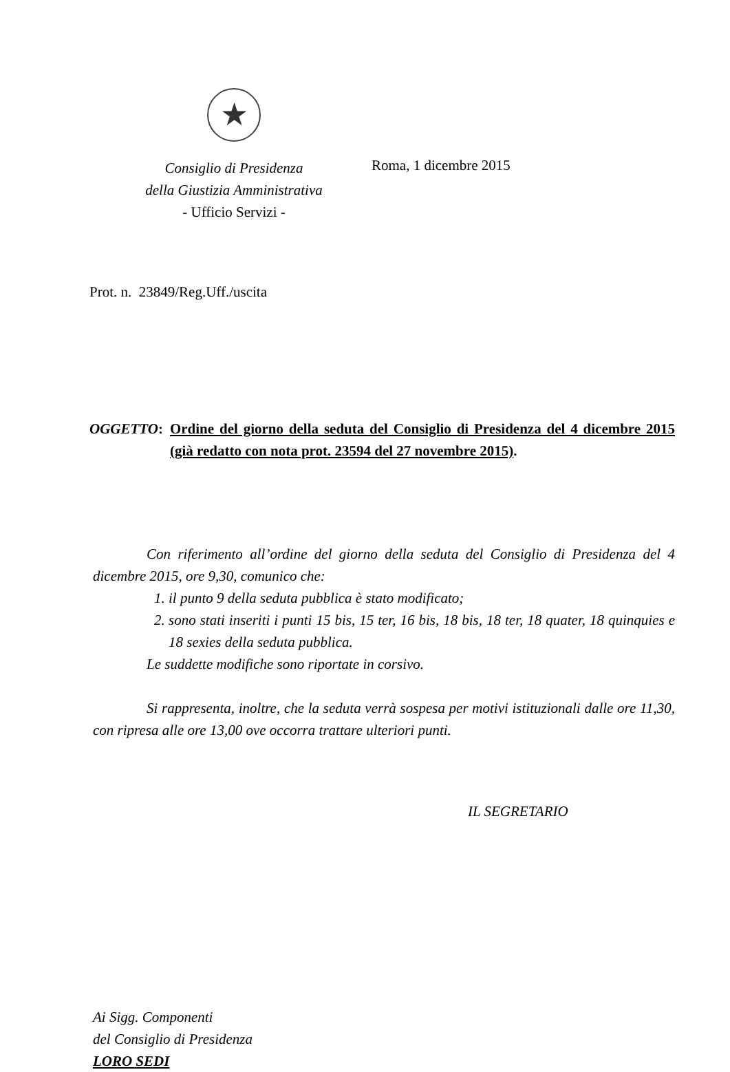★
Consiglio di Presidenza
della Giustizia Amministrativa
- Ufficio Servizi -
Roma, 1 dicembre 2015
Prot. n. 23849/Reg.Uff./uscita
OGGETTO: Ordine del giorno della seduta del Consiglio di Presidenza del 4 dicembre 2015 (già redatto con nota prot. 23594 del 27 novembre 2015).
Con riferimento all’ordine del giorno della seduta del Consiglio di Presidenza del 4 dicembre 2015, ore 9,30, comunico che:
1. il punto 9 della seduta pubblica è stato modificato;
2. sono stati inseriti i punti 15 bis, 15 ter, 16 bis, 18 bis, 18 ter, 18 quater, 18 quinquies e 18 sexies della seduta pubblica.
Le suddette modifiche sono riportate in corsivo.
Si rappresenta, inoltre, che la seduta verrà sospesa per motivi istituzionali dalle ore 11,30, con ripresa alle ore 13,00 ove occorra trattare ulteriori punti.
IL SEGRETARIO
Ai Sigg. Componenti
del Consiglio di Presidenza
LORO SEDI